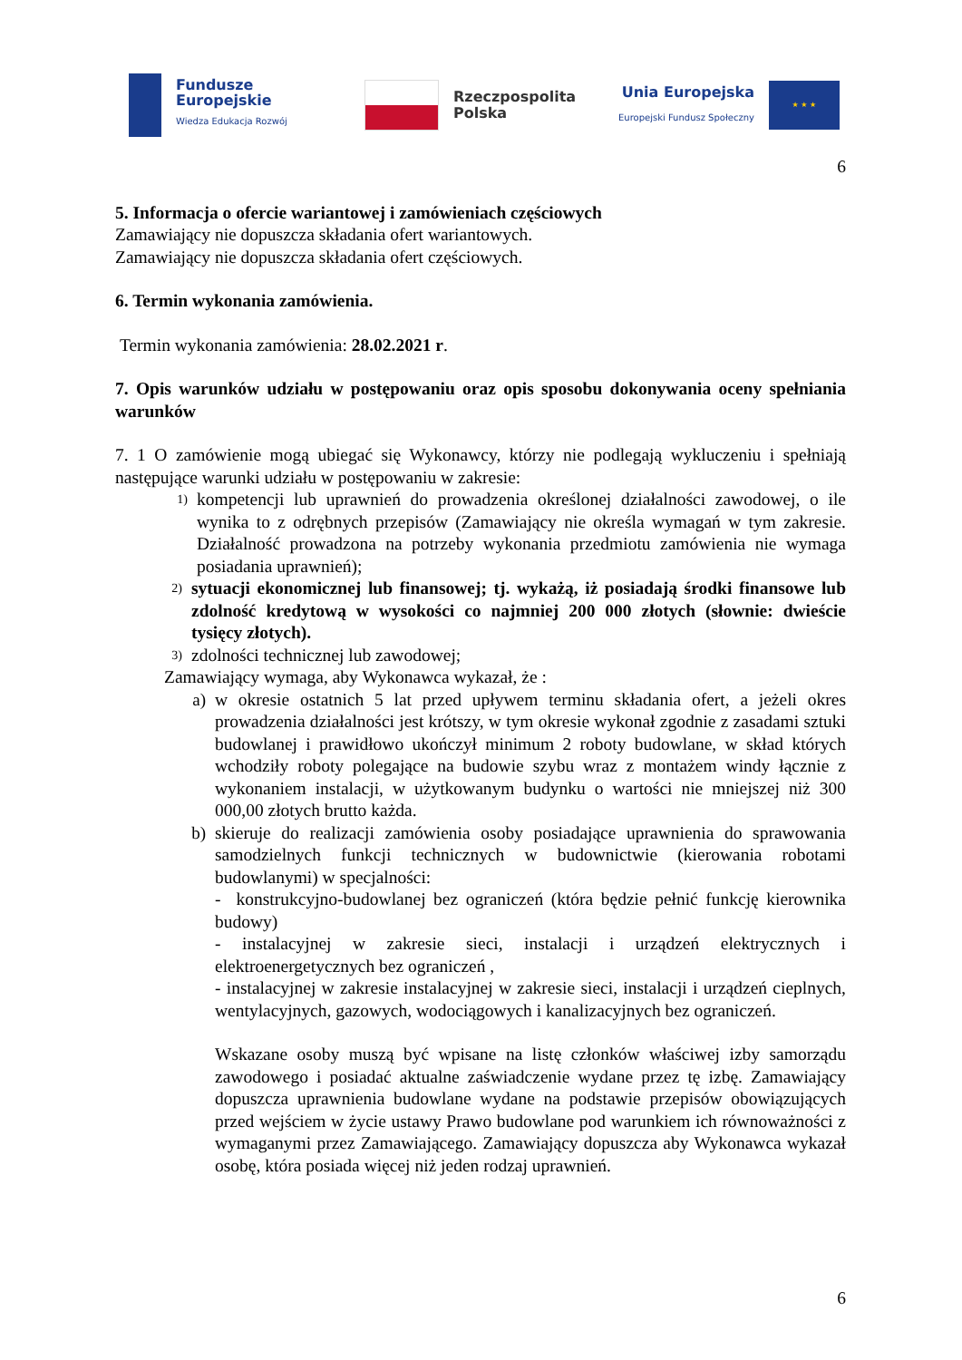Fundusze
Europejskie
Wiedza Edukacja Rozwój
Rzeczpospolita
Polska
Unia Europejska
Europejski Fundusz Społeczny
★ ★ ★
6
5. Informacja o ofercie wariantowej i zamówieniach częściowych
Zamawiający nie dopuszcza składania ofert wariantowych.
Zamawiający nie dopuszcza składania ofert częściowych.
6. Termin wykonania zamówienia.
Termin wykonania zamówienia: 28.02.2021 r.
7. Opis warunków udziału w postępowaniu oraz opis sposobu dokonywania oceny spełniania warunków
7. 1 O zamówienie mogą ubiegać się Wykonawcy, którzy nie podlegają wykluczeniu i spełniają następujące warunki udziału w postępowaniu w zakresie:
1) kompetencji lub uprawnień do prowadzenia określonej działalności zawodowej, o ile wynika to z odrębnych przepisów (Zamawiający nie określa wymagań w tym zakresie. Działalność prowadzona na potrzeby wykonania przedmiotu zamówienia nie wymaga posiadania uprawnień);
2) sytuacji ekonomicznej lub finansowej; tj. wykażą, iż posiadają środki finansowe lub zdolność kredytową w wysokości co najmniej 200 000 złotych (słownie: dwieście tysięcy złotych).
3) zdolności technicznej lub zawodowej;
Zamawiający wymaga, aby Wykonawca wykazał, że :
a) w okresie ostatnich 5 lat przed upływem terminu składania ofert, a jeżeli okres prowadzenia działalności jest krótszy, w tym okresie wykonał zgodnie z zasadami sztuki budowlanej i prawidłowo ukończył minimum 2 roboty budowlane, w skład których wchodziły roboty polegające na budowie szybu wraz z montażem windy łącznie z wykonaniem instalacji, w użytkowanym budynku o wartości nie mniejszej niż 300 000,00 złotych brutto każda.
b) skieruje do realizacji zamówienia osoby posiadające uprawnienia do sprawowania samodzielnych funkcji technicznych w budownictwie (kierowania robotami budowlanymi) w specjalności:
- konstrukcyjno-budowlanej bez ograniczeń (która będzie pełnić funkcję kierownika budowy)
- instalacyjnej w zakresie sieci, instalacji i urządzeń elektrycznych i elektroenergetycznych bez ograniczeń ,
- instalacyjnej w zakresie instalacyjnej w zakresie sieci, instalacji i urządzeń cieplnych, wentylacyjnych, gazowych, wodociągowych i kanalizacyjnych bez ograniczeń.
Wskazane osoby muszą być wpisane na listę członków właściwej izby samorządu zawodowego i posiadać aktualne zaświadczenie wydane przez tę izbę. Zamawiający dopuszcza uprawnienia budowlane wydane na podstawie przepisów obowiązujących przed wejściem w życie ustawy Prawo budowlane pod warunkiem ich równoważności z wymaganymi przez Zamawiającego. Zamawiający dopuszcza aby Wykonawca wykazał osobę, która posiada więcej niż jeden rodzaj uprawnień.
6